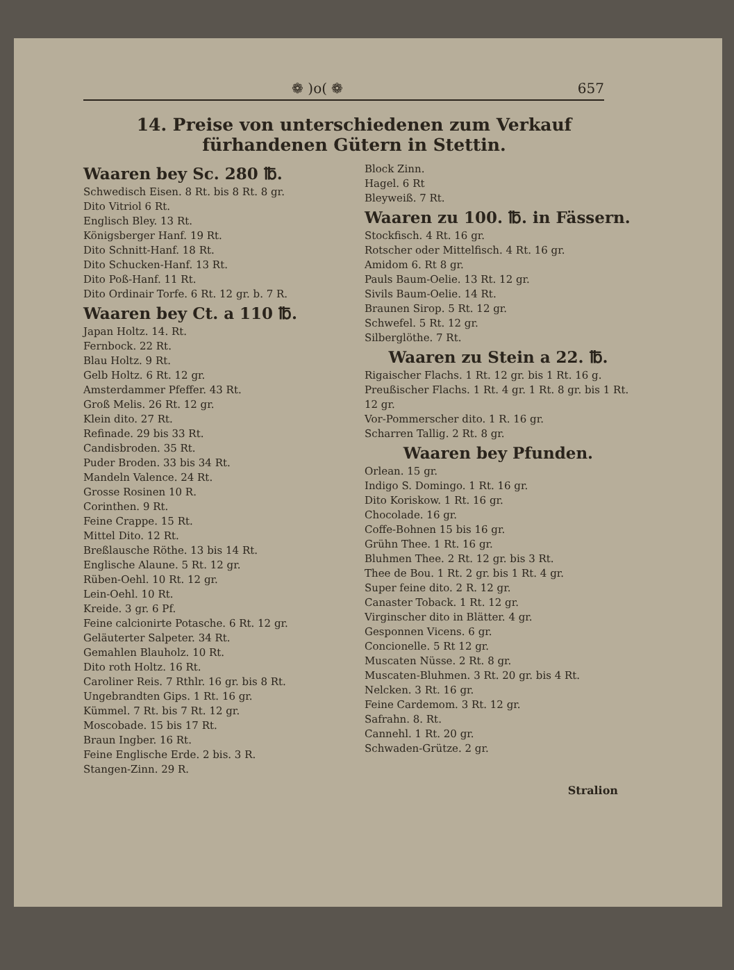❁ )o( ❁ 657
14. Preise von unterschiedenen zum Verkauf fürhandenen Gütern in Stettin.
Waaren bey Sc. 280 ℔.
Schwedisch Eisen. 8 Rt. bis 8 Rt. 8 gr.
Dito Vitriol 6 Rt.
Englisch Bley. 13 Rt.
Königsberger Hanf. 19 Rt.
Dito Schnitt-Hanf. 18 Rt.
Dito Schucken-Hanf. 13 Rt.
Dito Poß-Hanf. 11 Rt.
Dito Ordinair Torfe. 6 Rt. 12 gr. b. 7 R.
Waaren bey Ct. a 110 ℔.
Japan Holtz. 14. Rt.
Fernbock. 22 Rt.
Blau Holtz. 9 Rt.
Gelb Holtz. 6 Rt. 12 gr.
Amsterdammer Pfeffer. 43 Rt.
Groß Melis. 26 Rt. 12 gr.
Klein dito. 27 Rt.
Refinade. 29 bis 33 Rt.
Candisbroden. 35 Rt.
Puder Broden. 33 bis 34 Rt.
Mandeln Valence. 24 Rt.
Grosse Rosinen 10 R.
Corinthen. 9 Rt.
Feine Crappe. 15 Rt.
Mittel Dito. 12 Rt.
Breßlausche Röthe. 13 bis 14 Rt.
Englische Alaune. 5 Rt. 12 gr.
Rüben-Oehl. 10 Rt. 12 gr.
Lein-Oehl. 10 Rt.
Kreide. 3 gr. 6 Pf.
Feine calcionirte Potasche. 6 Rt. 12 gr.
Geläuterter Salpeter. 34 Rt.
Gemahlen Blauholz. 10 Rt.
Dito roth Holtz. 16 Rt.
Caroliner Reis. 7 Rthlr. 16 gr. bis 8 Rt.
Ungebrandten Gips. 1 Rt. 16 gr.
Kümmel. 7 Rt. bis 7 Rt. 12 gr.
Moscobade. 15 bis 17 Rt.
Braun Ingber. 16 Rt.
Feine Englische Erde. 2 bis. 3 R.
Stangen-Zinn. 29 R.
Block Zinn.
Hagel. 6 Rt
Bleyweiß. 7 Rt.
Waaren zu 100. ℔. in Fässern.
Stockfisch. 4 Rt. 16 gr.
Rotscher oder Mittelfisch. 4 Rt. 16 gr.
Amidom 6. Rt 8 gr.
Pauls Baum-Oelie. 13 Rt. 12 gr.
Sivils Baum-Oelie. 14 Rt.
Braunen Sirop. 5 Rt. 12 gr.
Schwefel. 5 Rt. 12 gr.
Silberglöthe. 7 Rt.
Waaren zu Stein a 22. ℔.
Rigaischer Flachs. 1 Rt. 12 gr. bis 1 Rt. 16 g.
Preußischer Flachs. 1 Rt. 4 gr. 1 Rt. 8 gr. bis 1 Rt. 12 gr.
Vor-Pommerscher dito. 1 R. 16 gr.
Scharren Tallig. 2 Rt. 8 gr.
Waaren bey Pfunden.
Orlean. 15 gr.
Indigo S. Domingo. 1 Rt. 16 gr.
Dito Koriskow. 1 Rt. 16 gr.
Chocolade. 16 gr.
Coffe-Bohnen 15 bis 16 gr.
Grühn Thee. 1 Rt. 16 gr.
Bluhmen Thee. 2 Rt. 12 gr. bis 3 Rt.
Thee de Bou. 1 Rt. 2 gr. bis 1 Rt. 4 gr.
Super feine dito. 2 R. 12 gr.
Canaster Toback. 1 Rt. 12 gr.
Virginscher dito in Blätter. 4 gr.
Gesponnen Vicens. 6 gr.
Concionelle. 5 Rt 12 gr.
Muscaten Nüsse. 2 Rt. 8 gr.
Muscaten-Bluhmen. 3 Rt. 20 gr. bis 4 Rt.
Nelcken. 3 Rt. 16 gr.
Feine Cardemom. 3 Rt. 12 gr.
Safrahn. 8. Rt.
Cannehl. 1 Rt. 20 gr.
Schwaden-Grütze. 2 gr.
Stralion